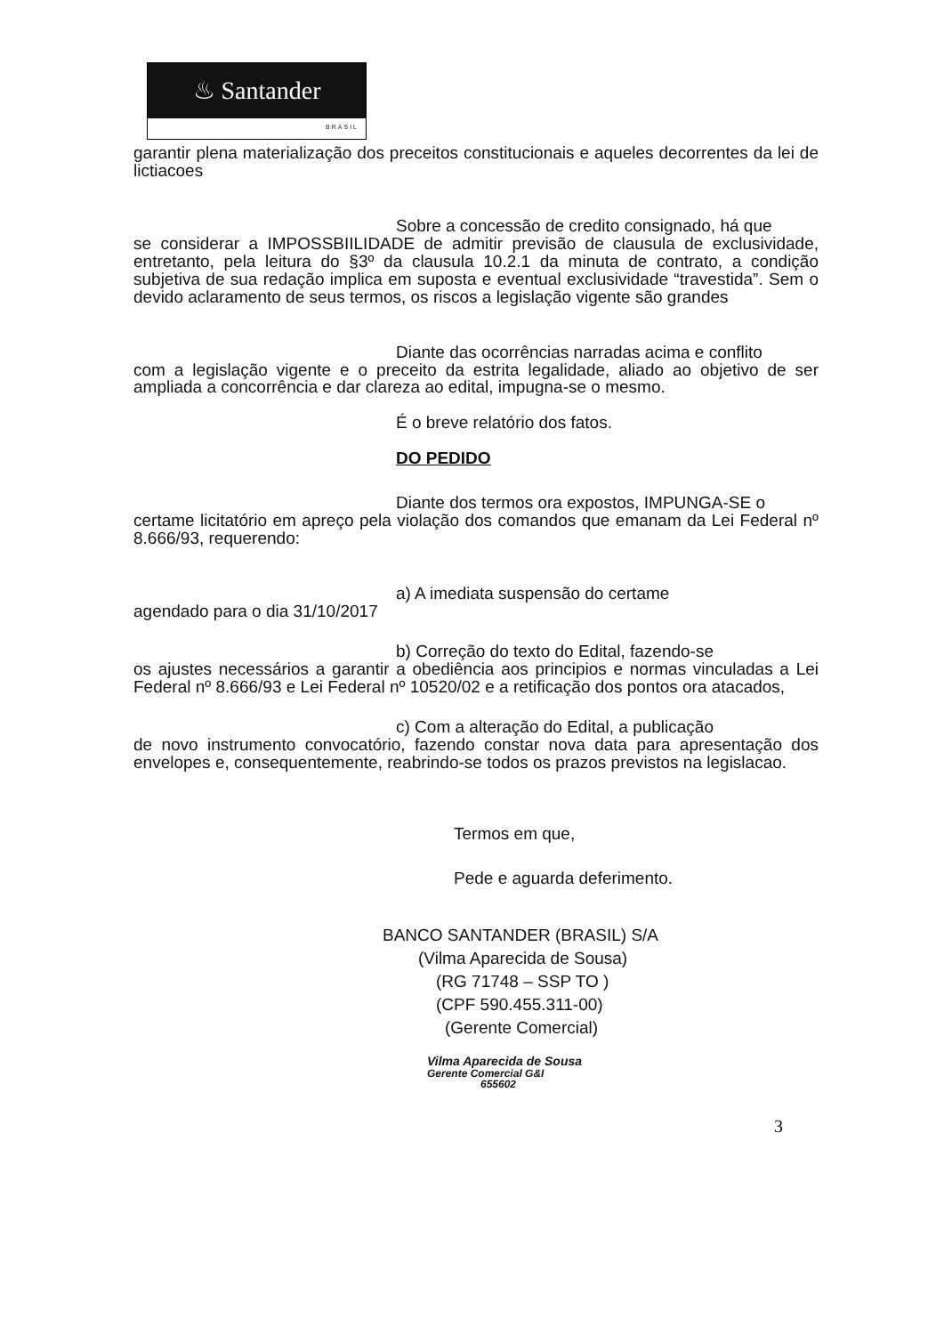♨ Santander
BRASIL
garantir plena materialização dos preceitos constitucionais e aqueles decorrentes da lei de lictiacoes
Sobre a concessão de credito consignado, há que
se considerar a IMPOSSBIILIDADE de admitir previsão de clausula de exclusividade, entretanto, pela leitura do §3º da clausula 10.2.1 da minuta de contrato, a condição subjetiva de sua redação implica em suposta e eventual exclusividade “travestida”. Sem o devido aclaramento de seus termos, os riscos a legislação vigente são grandes
Diante das ocorrências narradas acima e conflito
com a legislação vigente e o preceito da estrita legalidade, aliado ao objetivo de ser ampliada a concorrência e dar clareza ao edital, impugna-se o mesmo.
É o breve relatório dos fatos.
DO PEDIDO
Diante dos termos ora expostos, IMPUNGA-SE o
certame licitatório em apreço pela violação dos comandos que emanam da Lei Federal nº 8.666/93, requerendo:
a) A imediata suspensão do certame
agendado para o dia 31/10/2017
b) Correção do texto do Edital, fazendo-se
os ajustes necessários a garantir a obediência aos principios e normas vinculadas a Lei Federal nº 8.666/93 e Lei Federal nº 10520/02 e a retificação dos pontos ora atacados,
c) Com a alteração do Edital, a publicação
de novo instrumento convocatório, fazendo constar nova data para apresentação dos envelopes e, consequentemente, reabrindo-se todos os prazos previstos na legislacao.
Termos em que,
Pede e aguarda deferimento.
BANCO SANTANDER (BRASIL) S/A
(Vilma Aparecida de Sousa)
(RG 71748 – SSP TO )
(CPF 590.455.311-00)
(Gerente Comercial)
Vilma Aparecida de Sousa
Gerente Comercial G&I
655602
3